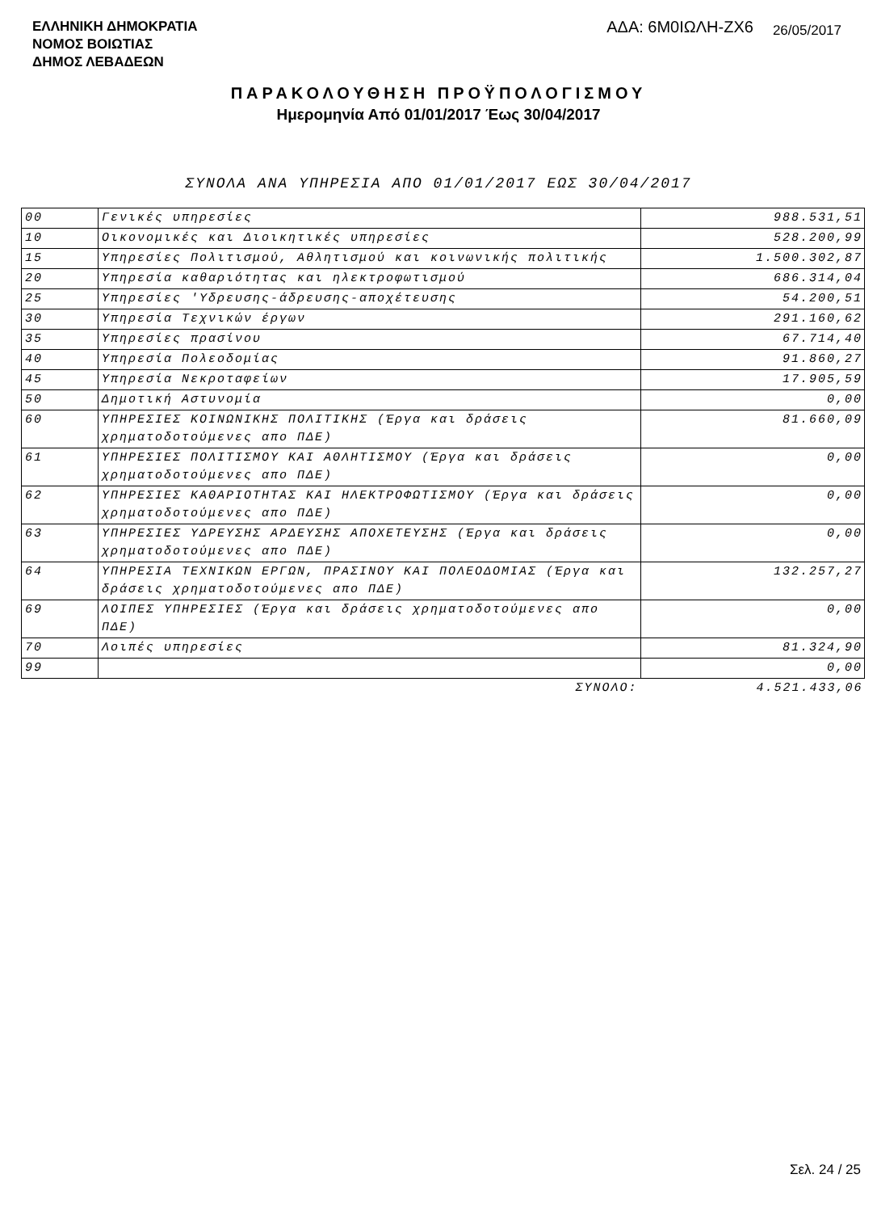ΕΛΛΗΝΙΚΗ ΔΗΜΟΚΡΑΤΙΑ
ΝΟΜΟΣ ΒΟΙΩΤΙΑΣ
ΔΗΜΟΣ ΛΕΒΑΔΕΩΝ
ΑΔΑ: 6Μ0ΙΩΛΗ-ΖΧ6
26/05/2017
ΠΑΡΑΚΟΛΟΥΘΗΣΗ ΠΡΟΫΠΟΛΟΓΙΣΜΟΥ
Ημερομηνία Από 01/01/2017 Έως 30/04/2017
ΣΥΝΟΛΑ ΑΝΑ ΥΠΗΡΕΣΙΑ ΑΠΟ 01/01/2017 ΕΩΣ 30/04/2017
| 00 | Γενικές υπηρεσίες | 988.531,51 |
| 10 | Οικονομικές και Διοικητικές υπηρεσίες | 528.200,99 |
| 15 | Υπηρεσίες Πολιτισμού, Αθλητισμού και κοινωνικής πολιτικής | 1.500.302,87 |
| 20 | Υπηρεσία καθαριότητας και ηλεκτροφωτισμού | 686.314,04 |
| 25 | Υπηρεσίες 'Υδρευσης-άδρευσης-αποχέτευσης | 54.200,51 |
| 30 | Υπηρεσία Τεχνικών έργων | 291.160,62 |
| 35 | Υπηρεσίες πρασίνου | 67.714,40 |
| 40 | Υπηρεσία Πολεοδομίας | 91.860,27 |
| 45 | Υπηρεσία Νεκροταφείων | 17.905,59 |
| 50 | Δημοτική Αστυνομία | 0,00 |
| 60 | ΥΠΗΡΕΣΙΕΣ ΚΟΙΝΩΝΙΚΗΣ ΠΟΛΙΤΙΚΗΣ (Έργα και δράσεις χρηματοδοτούμενες απο ΠΔΕ) | 81.660,09 |
| 61 | ΥΠΗΡΕΣΙΕΣ ΠΟΛΙΤΙΣΜΟΥ ΚΑΙ ΑΘΛΗΤΙΣΜΟΥ (Έργα και δράσεις χρηματοδοτούμενες απο ΠΔΕ) | 0,00 |
| 62 | ΥΠΗΡΕΣΙΕΣ ΚΑΘΑΡΙΟΤΗΤΑΣ ΚΑΙ ΗΛΕΚΤΡΟΦΩΤΙΣΜΟΥ (Έργα και δράσεις χρηματοδοτούμενες απο ΠΔΕ) | 0,00 |
| 63 | ΥΠΗΡΕΣΙΕΣ ΥΔΡΕΥΣΗΣ ΑΡΔΕΥΣΗΣ ΑΠΟΧΕΤΕΥΣΗΣ (Έργα και δράσεις χρηματοδοτούμενες απο ΠΔΕ) | 0,00 |
| 64 | ΥΠΗΡΕΣΙΑ ΤΕΧΝΙΚΩΝ ΕΡΓΩΝ, ΠΡΑΣΙΝΟΥ ΚΑΙ ΠΟΛΕΟΔΟΜΙΑΣ (Έργα και δράσεις χρηματοδοτούμενες απο ΠΔΕ) | 132.257,27 |
| 69 | ΛΟΙΠΕΣ ΥΠΗΡΕΣΙΕΣ (Έργα και δράσεις χρηματοδοτούμενες απο ΠΔΕ) | 0,00 |
| 70 | Λοιπές υπηρεσίες | 81.324,90 |
| 99 | | 0,00 |
| | ΣΥΝΟΛΟ: | 4.521.433,06 |
Σελ. 24 / 25